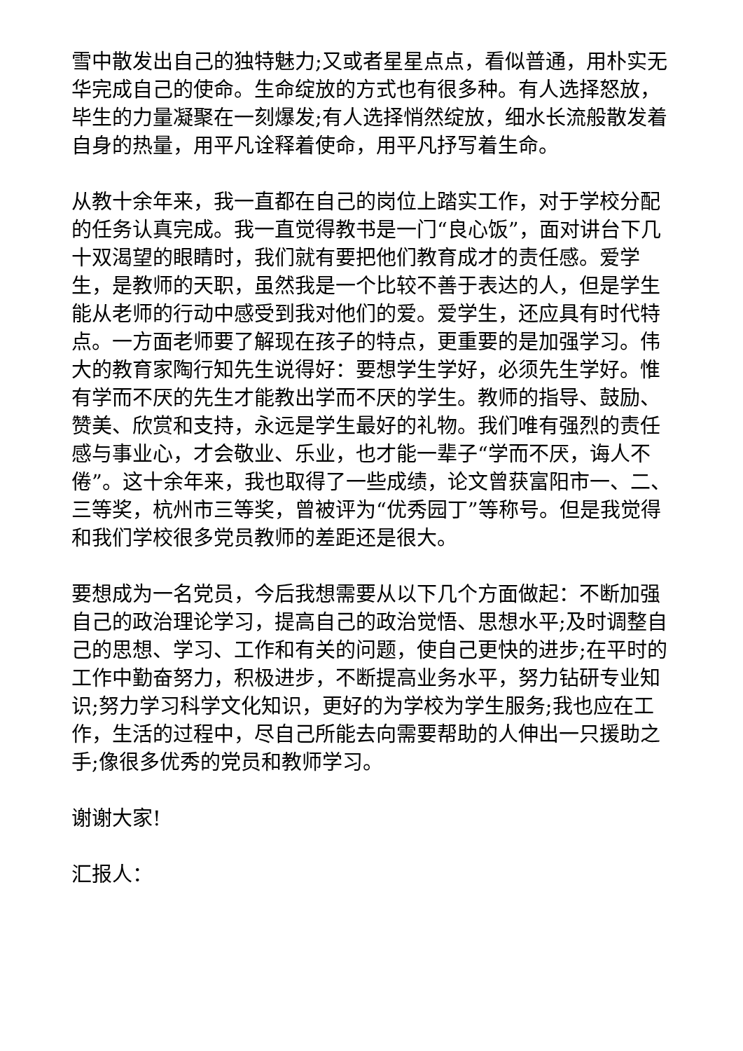雪中散发出自己的独特魅力;又或者星星点点，看似普通，用朴实无华完成自己的使命。生命绽放的方式也有很多种。有人选择怒放，毕生的力量凝聚在一刻爆发;有人选择悄然绽放，细水长流般散发着自身的热量，用平凡诠释着使命，用平凡抒写着生命。
从教十余年来，我一直都在自己的岗位上踏实工作，对于学校分配的任务认真完成。我一直觉得教书是一门“良心饭”，面对讲台下几十双渴望的眼睛时，我们就有要把他们教育成才的责任感。爱学生，是教师的天职，虽然我是一个比较不善于表达的人，但是学生能从老师的行动中感受到我对他们的爱。爱学生，还应具有时代特点。一方面老师要了解现在孩子的特点，更重要的是加强学习。伟大的教育家陶行知先生说得好：要想学生学好，必须先生学好。惟有学而不厌的先生才能教出学而不厌的学生。教师的指导、鼓励、赞美、欣赏和支持，永远是学生最好的礼物。我们唯有强烈的责任感与事业心，才会敬业、乐业，也才能一辈子“学而不厌，诲人不倦”。这十余年来，我也取得了一些成绩，论文曾获富阳市一、二、三等奖，杭州市三等奖，曾被评为“优秀园丁”等称号。但是我觉得和我们学校很多党员教师的差距还是很大。
要想成为一名党员，今后我想需要从以下几个方面做起：不断加强自己的政治理论学习，提高自己的政治觉悟、思想水平;及时调整自己的思想、学习、工作和有关的问题，使自己更快的进步;在平时的工作中勤奋努力，积极进步，不断提高业务水平，努力钻研专业知识;努力学习科学文化知识，更好的为学校为学生服务;我也应在工作，生活的过程中，尽自己所能去向需要帮助的人伸出一只援助之手;像很多优秀的党员和教师学习。
谢谢大家!
汇报人：